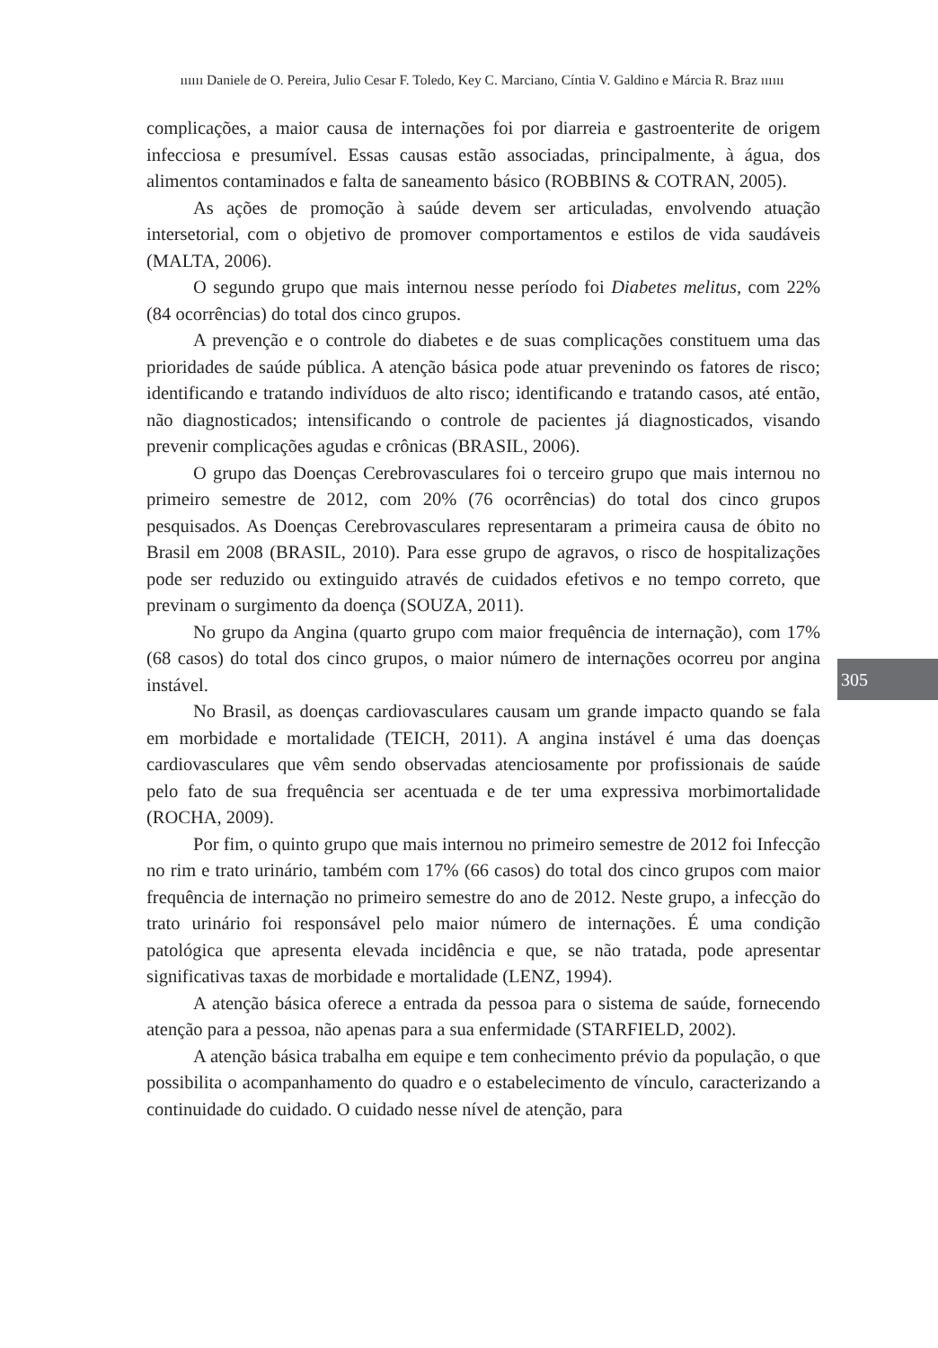ıııııı Daniele de O. Pereira, Julio Cesar F. Toledo, Key C. Marciano, Cíntia V. Galdino e Márcia R. Braz ıııııı
complicações, a maior causa de internações foi por diarreia e gastroenterite de origem infecciosa e presumível. Essas causas estão associadas, principalmente, à água, dos alimentos contaminados e falta de saneamento básico (ROBBINS & COTRAN, 2005).
As ações de promoção à saúde devem ser articuladas, envolvendo atuação intersetorial, com o objetivo de promover comportamentos e estilos de vida saudáveis (MALTA, 2006).
O segundo grupo que mais internou nesse período foi Diabetes melitus, com 22% (84 ocorrências) do total dos cinco grupos.
A prevenção e o controle do diabetes e de suas complicações constituem uma das prioridades de saúde pública. A atenção básica pode atuar prevenindo os fatores de risco; identificando e tratando indivíduos de alto risco; identificando e tratando casos, até então, não diagnosticados; intensificando o controle de pacientes já diagnosticados, visando prevenir complicações agudas e crônicas (BRASIL, 2006).
O grupo das Doenças Cerebrovasculares foi o terceiro grupo que mais internou no primeiro semestre de 2012, com 20% (76 ocorrências) do total dos cinco grupos pesquisados. As Doenças Cerebrovasculares representaram a primeira causa de óbito no Brasil em 2008 (BRASIL, 2010). Para esse grupo de agravos, o risco de hospitalizações pode ser reduzido ou extinguido através de cuidados efetivos e no tempo correto, que previnam o surgimento da doença (SOUZA, 2011).
No grupo da Angina (quarto grupo com maior frequência de internação), com 17% (68 casos) do total dos cinco grupos, o maior número de internações ocorreu por angina instável.
No Brasil, as doenças cardiovasculares causam um grande impacto quando se fala em morbidade e mortalidade (TEICH, 2011). A angina instável é uma das doenças cardiovasculares que vêm sendo observadas atenciosamente por profissionais de saúde pelo fato de sua frequência ser acentuada e de ter uma expressiva morbimortalidade (ROCHA, 2009).
Por fim, o quinto grupo que mais internou no primeiro semestre de 2012 foi Infecção no rim e trato urinário, também com 17% (66 casos) do total dos cinco grupos com maior frequência de internação no primeiro semestre do ano de 2012. Neste grupo, a infecção do trato urinário foi responsável pelo maior número de internações. É uma condição patológica que apresenta elevada incidência e que, se não tratada, pode apresentar significativas taxas de morbidade e mortalidade (LENZ, 1994).
A atenção básica oferece a entrada da pessoa para o sistema de saúde, fornecendo atenção para a pessoa, não apenas para a sua enfermidade (STARFIELD, 2002).
A atenção básica trabalha em equipe e tem conhecimento prévio da população, o que possibilita o acompanhamento do quadro e o estabelecimento de vínculo, caracterizando a continuidade do cuidado. O cuidado nesse nível de atenção, para
305